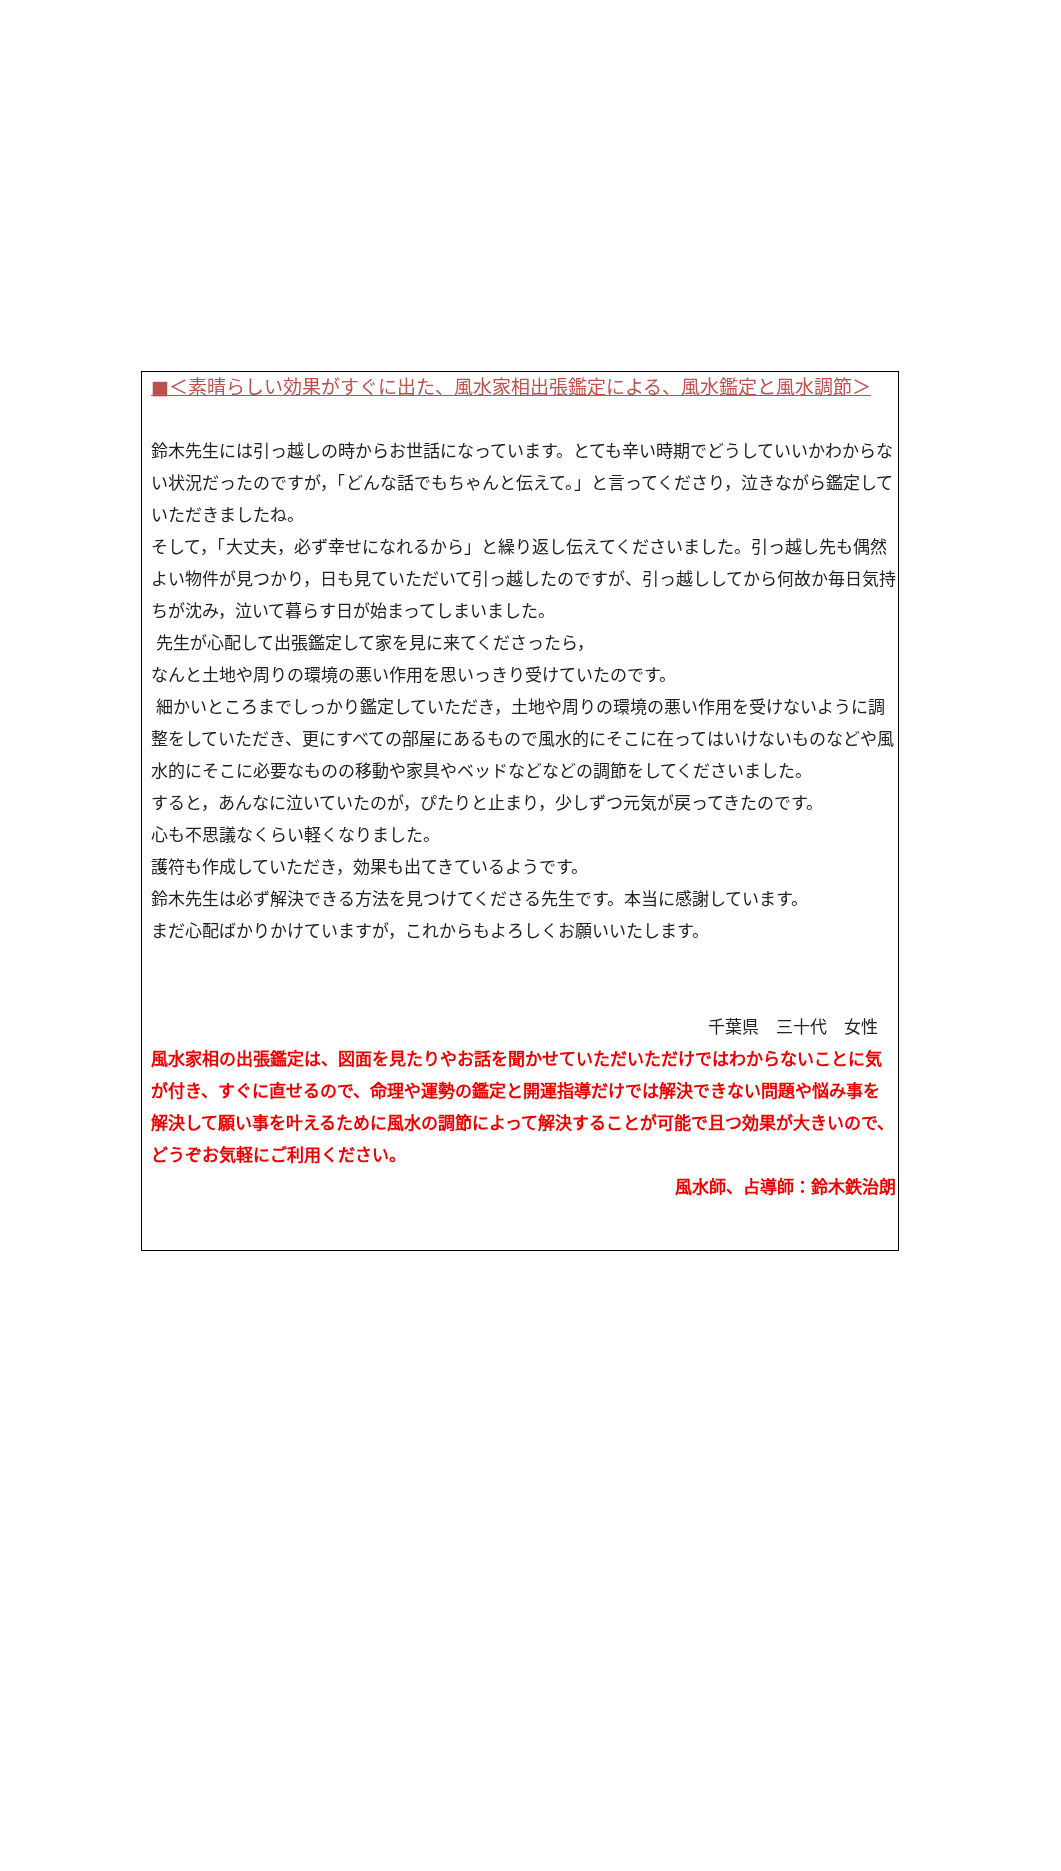■＜素晴らしい効果がすぐに出た、風水家相出張鑑定による、風水鑑定と風水調節＞
鈴木先生には引っ越しの時からお世話になっています。とても辛い時期でどうしていいかわからない状況だったのですが，「どんな話でもちゃんと伝えて。」と言ってくださり，泣きながら鑑定していただきましたね。
そして，「大丈夫，必ず幸せになれるから」と繰り返し伝えてくださいました。引っ越し先も偶然よい物件が見つかり，日も見ていただいて引っ越したのですが、引っ越ししてから何故か毎日気持ちが沈み，泣いて暮らす日が始まってしまいました。
先生が心配して出張鑑定して家を見に来てくださったら，
なんと土地や周りの環境の悪い作用を思いっきり受けていたのです。
細かいところまでしっかり鑑定していただき，土地や周りの環境の悪い作用を受けないように調整をしていただき、更にすべての部屋にあるもので風水的にそこに在ってはいけないものなどや風水的にそこに必要なものの移動や家具やベッドなどなどの調節をしてくださいました。
すると，あんなに泣いていたのが，ぴたりと止まり，少しずつ元気が戻ってきたのです。
心も不思議なくらい軽くなりました。
護符も作成していただき，効果も出てきているようです。
鈴木先生は必ず解決できる方法を見つけてくださる先生です。本当に感謝しています。
まだ心配ばかりかけていますが，これからもよろしくお願いいたします。
千葉県　三十代　女性
風水家相の出張鑑定は、図面を見たりやお話を聞かせていただいただけではわからないことに気が付き、すぐに直せるので、命理や運勢の鑑定と開運指導だけでは解決できない問題や悩み事を解決して願い事を叶えるために風水の調節によって解決することが可能で且つ効果が大きいので、どうぞお気軽にご利用ください。
風水師、占導師：鈴木鉄治朗